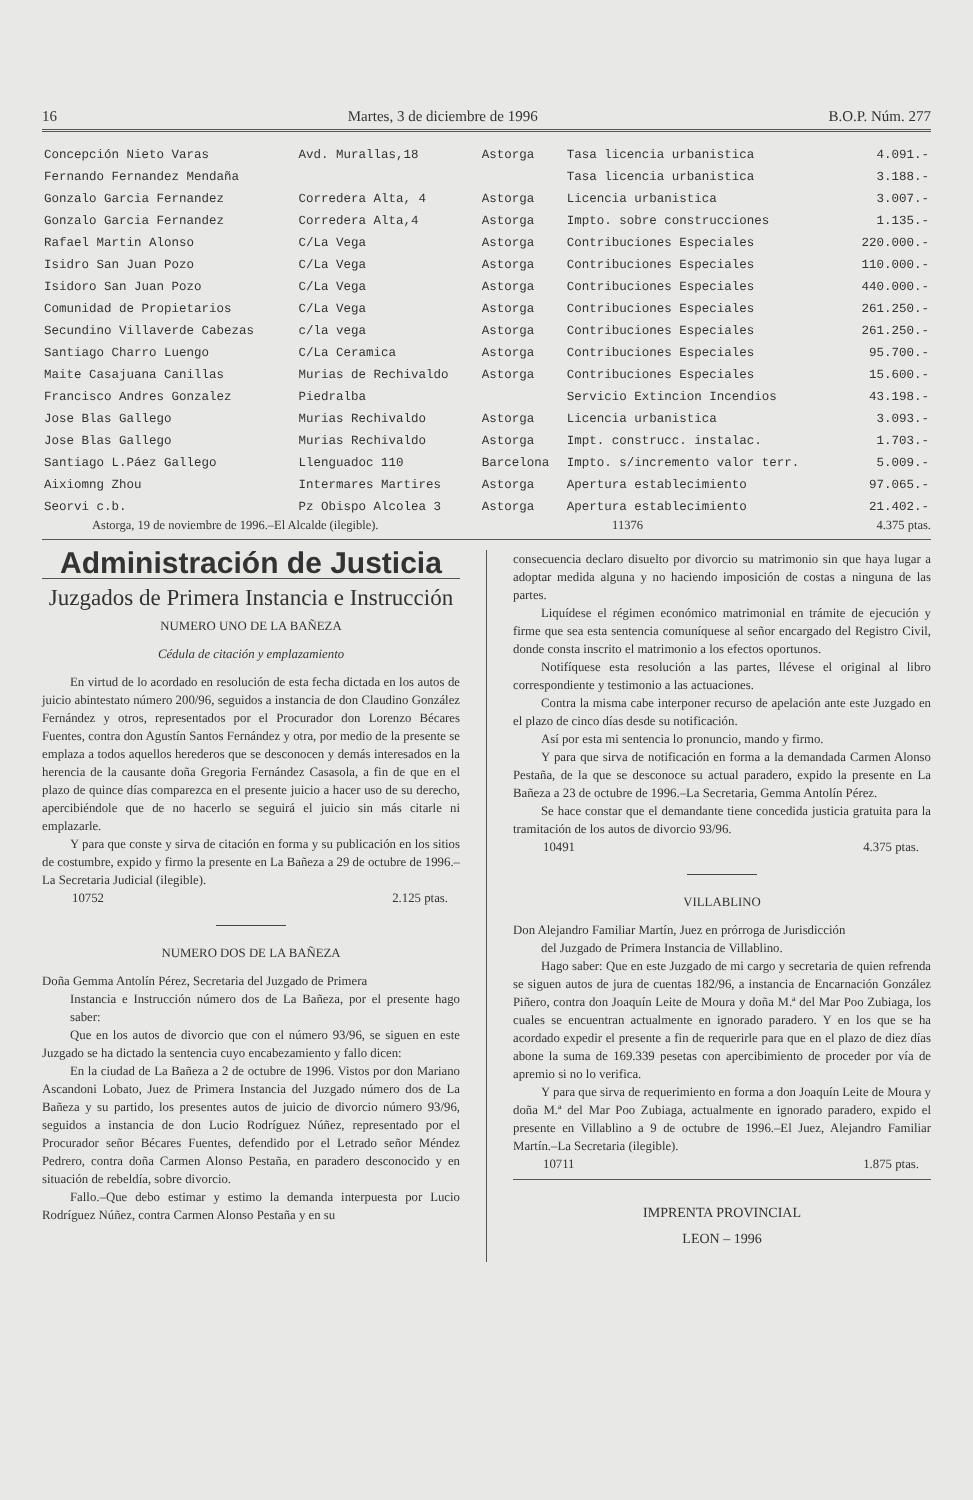16 Martes, 3 de diciembre de 1996 B.O.P. Núm. 277
| Concepción Nieto Varas | Avd. Murallas,18 | Astorga | Tasa licencia urbanistica | 4.091.- |
| Fernando Fernandez Mendaña | | | Tasa licencia urbanistica | 3.188.- |
| Gonzalo Garcia Fernandez | Corredera Alta, 4 | Astorga | Licencia urbanistica | 3.007.- |
| Gonzalo Garcia Fernandez | Corredera Alta,4 | Astorga | Impto. sobre construcciones | 1.135.- |
| Rafael Martin Alonso | C/La Vega | Astorga | Contribuciones Especiales | 220.000.- |
| Isidro San Juan Pozo | C/La Vega | Astorga | Contribuciones Especiales | 110.000.- |
| Isidoro San Juan Pozo | C/La Vega | Astorga | Contribuciones Especiales | 440.000.- |
| Comunidad de Propietarios | C/La Vega | Astorga | Contribuciones Especiales | 261.250.- |
| Secundino Villaverde Cabezas | c/la vega | Astorga | Contribuciones Especiales | 261.250.- |
| Santiago Charro Luengo | C/La Ceramica | Astorga | Contribuciones Especiales | 95.700.- |
| Maite Casajuana Canillas | Murias de Rechivaldo | Astorga | Contribuciones Especiales | 15.600.- |
| Francisco Andres Gonzalez | Piedralba | | Servicio Extincion Incendios | 43.198.- |
| Jose Blas Gallego | Murias Rechivaldo | Astorga | Licencia urbanistica | 3.093.- |
| Jose Blas Gallego | Murias Rechivaldo | Astorga | Impt. construcc. instalac. | 1.703.- |
| Santiago L.Páez Gallego | Llenguadoc 110 | Barcelona | Impto. s/incremento valor terr. | 5.009.- |
| Aixiomng Zhou | Intermares Martires | Astorga | Apertura establecimiento | 97.065.- |
| Seorvi c.b. | Pz Obispo Alcolea 3 | Astorga | Apertura establecimiento | 21.402.- |
Astorga, 19 de noviembre de 1996.–El Alcalde (ilegible). 11376 4.375 ptas.
Administración de Justicia
Juzgados de Primera Instancia e Instrucción
NUMERO UNO DE LA BAÑEZA
Cédula de citación y emplazamiento
En virtud de lo acordado en resolución de esta fecha dictada en los autos de juicio abintestato número 200/96, seguidos a instancia de don Claudino González Fernández y otros, representados por el Procurador don Lorenzo Bécares Fuentes, contra don Agustín Santos Fernández y otra, por medio de la presente se emplaza a todos aquellos herederos que se desconocen y demás interesados en la herencia de la causante doña Gregoria Fernández Casasola, a fin de que en el plazo de quince días comparezca en el presente juicio a hacer uso de su derecho, apercibiéndole que de no hacerlo se seguirá el juicio sin más citarle ni emplazarle.
Y para que conste y sirva de citación en forma y su publicación en los sitios de costumbre, expido y firmo la presente en La Bañeza a 29 de octubre de 1996.–La Secretaria Judicial (ilegible).
10752 2.125 ptas.
NUMERO DOS DE LA BAÑEZA
Doña Gemma Antolín Pérez, Secretaria del Juzgado de Primera
Instancia e Instrucción número dos de La Bañeza, por el presente hago saber:
Que en los autos de divorcio que con el número 93/96, se siguen en este Juzgado se ha dictado la sentencia cuyo encabezamiento y fallo dicen:
En la ciudad de La Bañeza a 2 de octubre de 1996. Vistos por don Mariano Ascandoni Lobato, Juez de Primera Instancia del Juzgado número dos de La Bañeza y su partido, los presentes autos de juicio de divorcio número 93/96, seguidos a instancia de don Lucio Rodríguez Núñez, representado por el Procurador señor Bécares Fuentes, defendido por el Letrado señor Méndez Pedrero, contra doña Carmen Alonso Pestaña, en paradero desconocido y en situación de rebeldía, sobre divorcio.
Fallo.–Que debo estimar y estimo la demanda interpuesta por Lucio Rodríguez Núñez, contra Carmen Alonso Pestaña y en su
consecuencia declaro disuelto por divorcio su matrimonio sin que haya lugar a adoptar medida alguna y no haciendo imposición de costas a ninguna de las partes.
Liquídese el régimen económico matrimonial en trámite de ejecución y firme que sea esta sentencia comuníquese al señor encargado del Registro Civil, donde consta inscrito el matrimonio a los efectos oportunos.
Notifíquese esta resolución a las partes, llévese el original al libro correspondiente y testimonio a las actuaciones.
Contra la misma cabe interponer recurso de apelación ante este Juzgado en el plazo de cinco días desde su notificación.
Así por esta mi sentencia lo pronuncio, mando y firmo.
Y para que sirva de notificación en forma a la demandada Carmen Alonso Pestaña, de la que se desconoce su actual paradero, expido la presente en La Bañeza a 23 de octubre de 1996.–La Secretaria, Gemma Antolín Pérez.
Se hace constar que el demandante tiene concedida justicia gratuita para la tramitación de los autos de divorcio 93/96.
10491 4.375 ptas.
VILLABLINO
Don Alejandro Familiar Martín, Juez en prórroga de Jurisdicción
del Juzgado de Primera Instancia de Villablino.
Hago saber: Que en este Juzgado de mi cargo y secretaria de quien refrenda se siguen autos de jura de cuentas 182/96, a instancia de Encarnación González Piñero, contra don Joaquín Leite de Moura y doña M.ª del Mar Poo Zubiaga, los cuales se encuentran actualmente en ignorado paradero. Y en los que se ha acordado expedir el presente a fin de requerirle para que en el plazo de diez días abone la suma de 169.339 pesetas con apercibimiento de proceder por vía de apremio si no lo verifica.
Y para que sirva de requerimiento en forma a don Joaquín Leite de Moura y doña M.ª del Mar Poo Zubiaga, actualmente en ignorado paradero, expido el presente en Villablino a 9 de octubre de 1996.–El Juez, Alejandro Familiar Martín.–La Secretaria (ilegible).
10711 1.875 ptas.
IMPRENTA PROVINCIAL
LEON – 1996